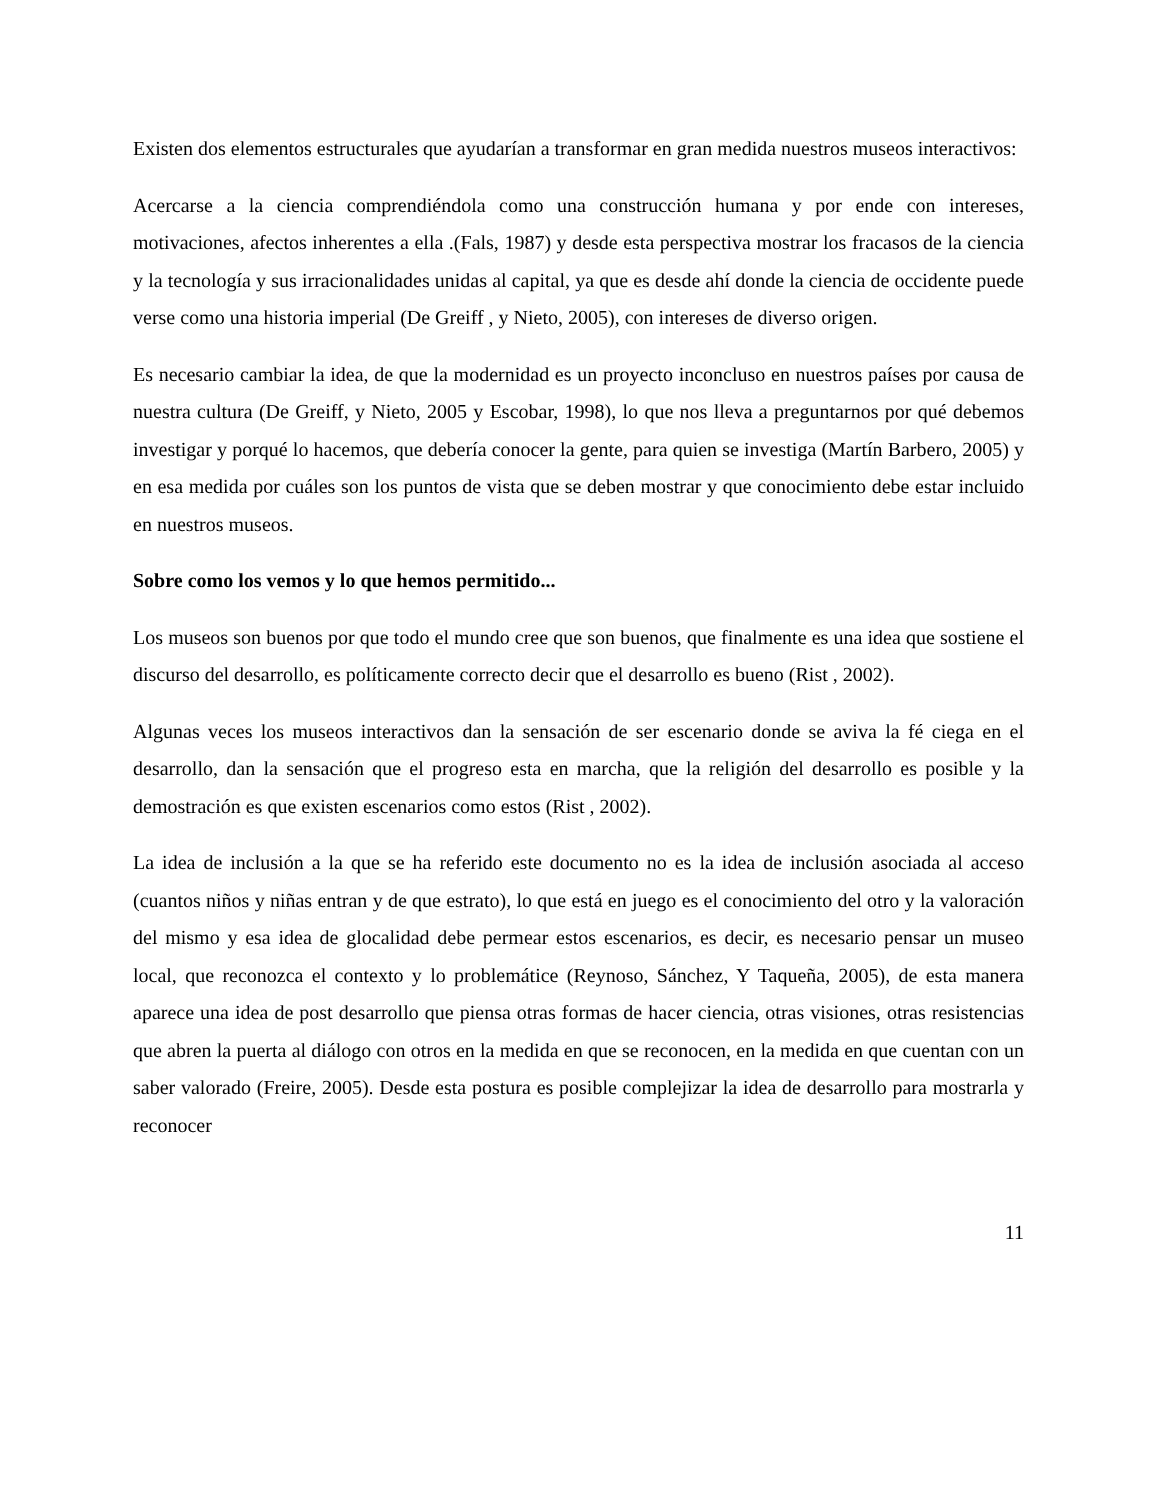Existen dos elementos estructurales que ayudarían a transformar en gran medida nuestros museos interactivos:
Acercarse a la ciencia comprendiéndola como una construcción humana y por ende con intereses, motivaciones, afectos inherentes a ella .(Fals, 1987) y desde esta perspectiva mostrar los fracasos de la ciencia y la tecnología y sus irracionalidades unidas al capital, ya que es desde ahí donde la ciencia de occidente puede verse como una historia imperial (De Greiff , y Nieto, 2005), con intereses de diverso origen.
Es necesario cambiar la idea, de que la modernidad es un proyecto inconcluso en nuestros países por causa de nuestra cultura (De Greiff, y Nieto, 2005 y Escobar, 1998), lo que nos lleva a preguntarnos por qué debemos investigar y porqué lo hacemos, que debería conocer la gente, para quien se investiga (Martín Barbero, 2005) y en esa medida por cuáles son los puntos de vista que se deben mostrar y que conocimiento debe estar incluido en nuestros museos.
Sobre como los vemos y lo que hemos permitido...
Los museos son buenos por que todo el mundo cree que son buenos, que finalmente es una idea que sostiene el discurso del desarrollo, es políticamente correcto decir que el desarrollo es bueno (Rist , 2002).
Algunas veces los museos interactivos dan la sensación de ser escenario donde se aviva la fé ciega en el desarrollo, dan la sensación que el progreso esta en marcha, que la religión del desarrollo es posible y la demostración es que existen escenarios como estos (Rist , 2002).
La idea de inclusión a la que se ha referido este documento no es la idea de inclusión asociada al acceso (cuantos niños y niñas entran y de que estrato), lo que está en juego es el conocimiento del otro y la valoración del mismo y esa idea de glocalidad debe permear estos escenarios, es decir, es necesario pensar un museo local, que reconozca el contexto y lo problemátice (Reynoso, Sánchez, Y Taqueña, 2005), de esta manera aparece una idea de post desarrollo que piensa otras formas de hacer ciencia, otras visiones, otras resistencias que abren la puerta al diálogo con otros en la medida en que se reconocen, en la medida en que cuentan con un saber valorado (Freire, 2005). Desde esta postura es posible complejizar la idea de desarrollo para mostrarla y reconocer
11